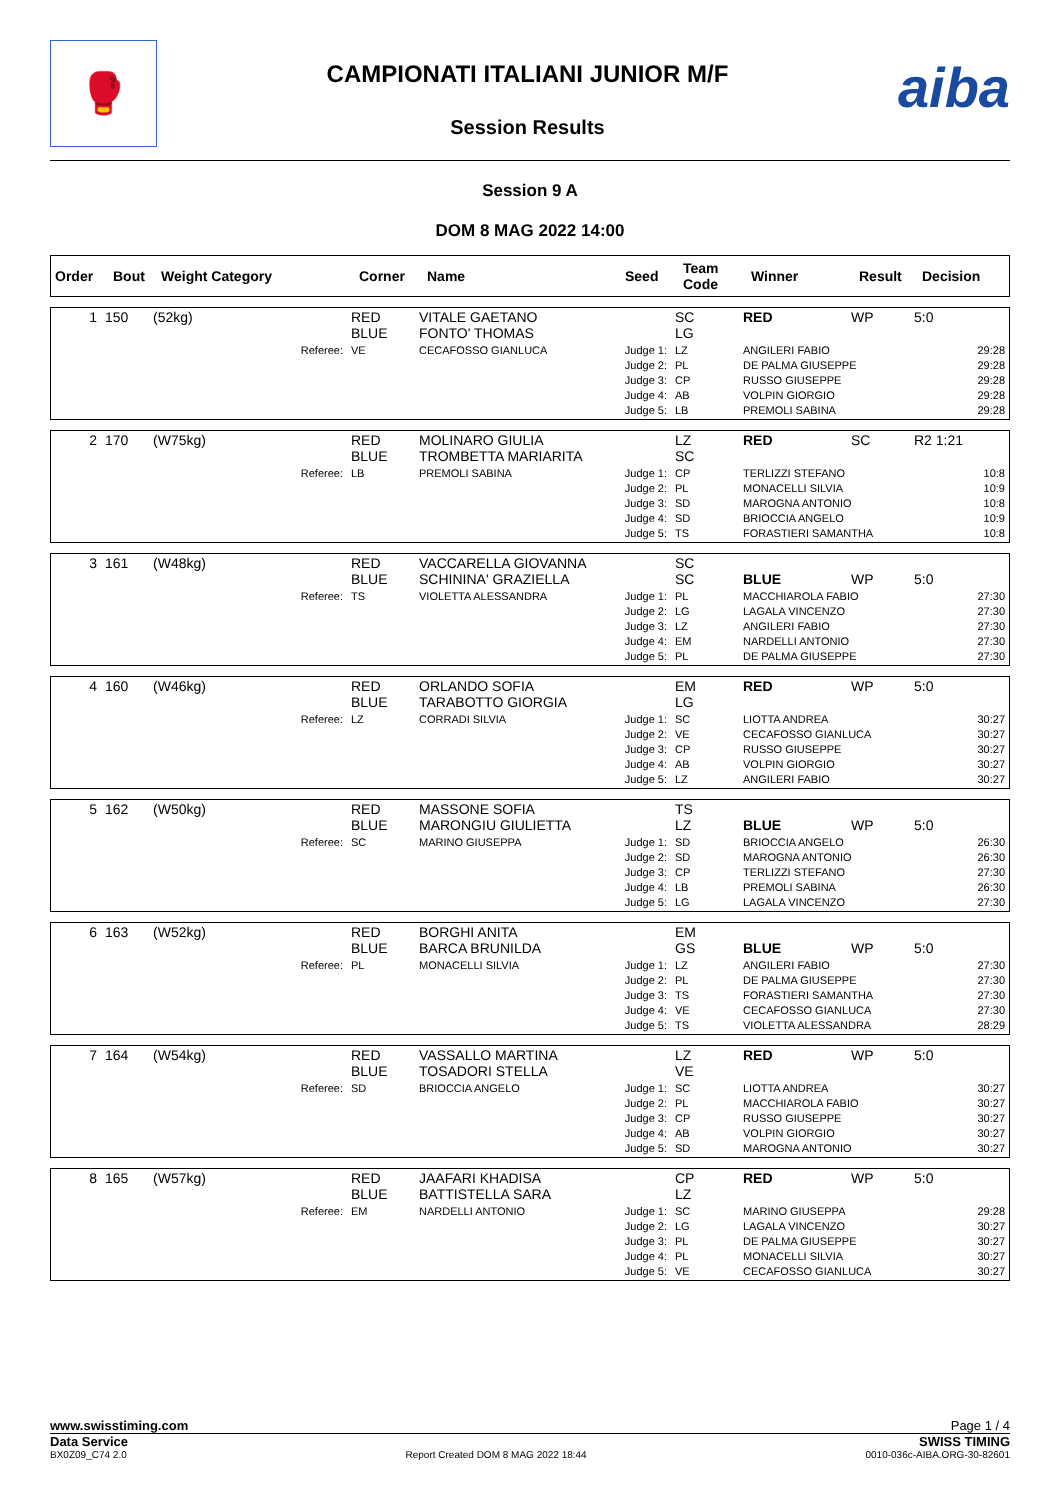🥊
CAMPIONATI ITALIANI JUNIOR M/F
Session Results
aiba
Session 9 A
DOM 8 MAG 2022 14:00
| Order | Bout | Weight Category | Corner | Name | Seed | Team Code | Winner | Result | Decision |
| --- | --- | --- | --- | --- | --- | --- | --- | --- | --- |
| 1 | 150 | (52kg) | RED BLUE | VITALE GAETANO FONTO' THOMAS | | SC LG | RED | WP | 5:0 |
| | | Referee: | VE | CECAFOSSO GIANLUCA | Judge 1: Judge 2: Judge 3: Judge 4: Judge 5: | LZ PL CP AB LB | ANGILERI FABIO DE PALMA GIUSEPPE RUSSO GIUSEPPE VOLPIN GIORGIO PREMOLI SABINA | | 29:28 29:28 29:28 29:28 29:28 |
| 2 | 170 | (W75kg) | RED BLUE | MOLINARO GIULIA TROMBETTA MARIARITA | | LZ SC | RED | SC | R2 1:21 |
| | | Referee: | LB | PREMOLI SABINA | Judge 1: Judge 2: Judge 3: Judge 4: Judge 5: | CP PL SD SD TS | TERLIZZI STEFANO MONACELLI SILVIA MAROGNA ANTONIO BRIOCCIA ANGELO FORASTIERI SAMANTHA | | 10:8 10:9 10:8 10:9 10:8 |
| 3 | 161 | (W48kg) | RED BLUE | VACCARELLA GIOVANNA SCHININA' GRAZIELLA | | SC SC | BLUE | WP | 5:0 |
| | | Referee: | TS | VIOLETTA ALESSANDRA | Judge 1: Judge 2: Judge 3: Judge 4: Judge 5: | PL LG LZ EM PL | MACCHIAROLA FABIO LAGALA VINCENZO ANGILERI FABIO NARDELLI ANTONIO DE PALMA GIUSEPPE | | 27:30 27:30 27:30 27:30 27:30 |
| 4 | 160 | (W46kg) | RED BLUE | ORLANDO SOFIA TARABOTTO GIORGIA | | EM LG | RED | WP | 5:0 |
| | | Referee: | LZ | CORRADI SILVIA | Judge 1: Judge 2: Judge 3: Judge 4: Judge 5: | SC VE CP AB LZ | LIOTTA ANDREA CECAFOSSO GIANLUCA RUSSO GIUSEPPE VOLPIN GIORGIO ANGILERI FABIO | | 30:27 30:27 30:27 30:27 30:27 |
| 5 | 162 | (W50kg) | RED BLUE | MASSONE SOFIA MARONGIU GIULIETTA | | TS LZ | BLUE | WP | 5:0 |
| | | Referee: | SC | MARINO GIUSEPPA | Judge 1: Judge 2: Judge 3: Judge 4: Judge 5: | SD SD CP LB LG | BRIOCCIA ANGELO MAROGNA ANTONIO TERLIZZI STEFANO PREMOLI SABINA LAGALA VINCENZO | | 26:30 26:30 27:30 26:30 27:30 |
| 6 | 163 | (W52kg) | RED BLUE | BORGHI ANITA BARCA BRUNILDA | | EM GS | BLUE | WP | 5:0 |
| | | Referee: | PL | MONACELLI SILVIA | Judge 1: Judge 2: Judge 3: Judge 4: Judge 5: | LZ PL TS VE TS | ANGILERI FABIO DE PALMA GIUSEPPE FORASTIERI SAMANTHA CECAFOSSO GIANLUCA VIOLETTA ALESSANDRA | | 27:30 27:30 27:30 27:30 28:29 |
| 7 | 164 | (W54kg) | RED BLUE | VASSALLO MARTINA TOSADORI STELLA | | LZ VE | RED | WP | 5:0 |
| | | Referee: | SD | BRIOCCIA ANGELO | Judge 1: Judge 2: Judge 3: Judge 4: Judge 5: | SC PL CP AB SD | LIOTTA ANDREA MACCHIAROLA FABIO RUSSO GIUSEPPE VOLPIN GIORGIO MAROGNA ANTONIO | | 30:27 30:27 30:27 30:27 30:27 |
| 8 | 165 | (W57kg) | RED BLUE | JAAFARI KHADISA BATTISTELLA SARA | | CP LZ | RED | WP | 5:0 |
| | | Referee: | EM | NARDELLI ANTONIO | Judge 1: Judge 2: Judge 3: Judge 4: Judge 5: | SC LG PL PL VE | MARINO GIUSEPPA LAGALA VINCENZO DE PALMA GIUSEPPE MONACELLI SILVIA CECAFOSSO GIANLUCA | | 29:28 30:27 30:27 30:27 30:27 |
www.swisstiming.com Page 1 / 4
Data Service SWISS TIMING
BX0Z09_C74 2.0 Report Created DOM 8 MAG 2022 18:44 0010-036c-AIBA.ORG-30-82601